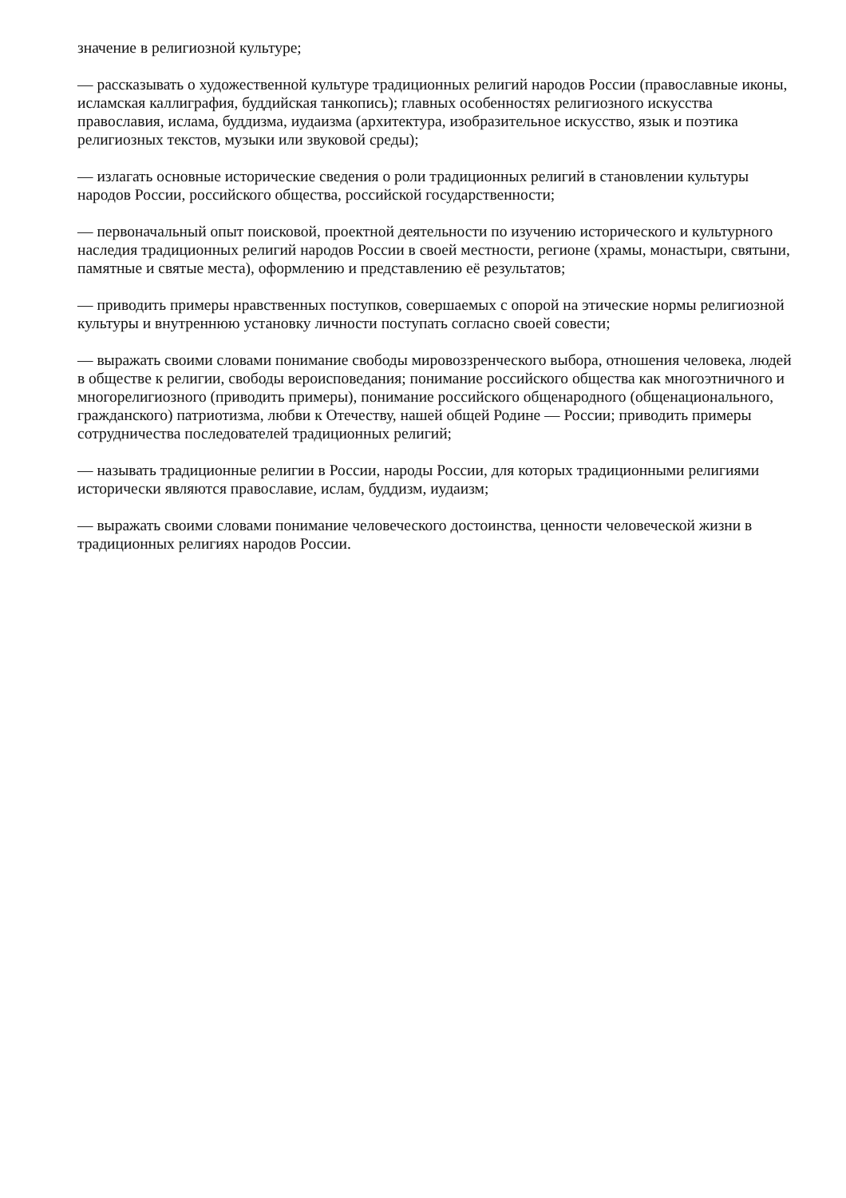значение в религиозной культуре;
— рассказывать о художественной культуре традиционных религий народов России (православные иконы, исламская каллиграфия, буддийская танкопись); главных особенностях религиозного искусства православия, ислама, буддизма, иудаизма (архитектура, изобразительное искусство, язык и поэтика религиозных текстов, музыки или звуковой среды);
— излагать основные исторические сведения о роли традиционных религий в становлении культуры народов России, российского общества, российской государственности;
— первоначальный опыт поисковой, проектной деятельности по изучению исторического и культурного наследия традиционных религий народов России в своей местности, регионе (храмы, монастыри, святыни, памятные и святые места), оформлению и представлению её результатов;
— приводить примеры нравственных поступков, совершаемых с опорой на этические нормы религиозной культуры и внутреннюю установку личности поступать согласно своей совести;
— выражать своими словами понимание свободы мировоззренческого выбора, отношения человека, людей в обществе к религии, свободы вероисповедания; понимание российского общества как многоэтничного и многорелигиозного (приводить примеры), понимание российского общенародного (общенационального, гражданского) патриотизма, любви к Отечеству, нашей общей Родине — России; приводить примеры сотрудничества последователей традиционных религий;
— называть традиционные религии в России, народы России, для которых традиционными религиями исторически являются православие, ислам, буддизм, иудаизм;
— выражать своими словами понимание человеческого достоинства, ценности человеческой жизни в традиционных религиях народов России.